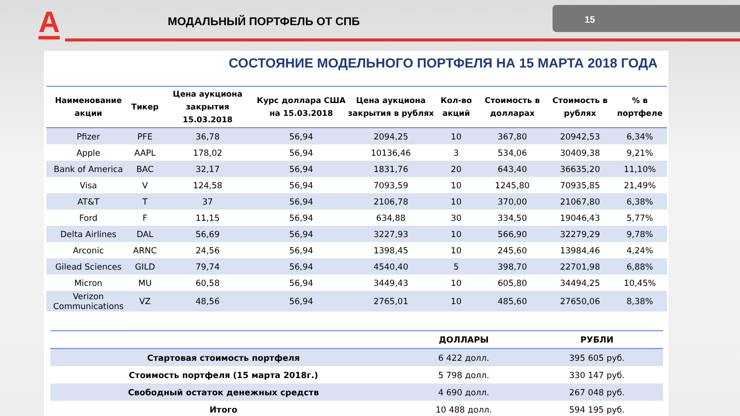A МОДАЛЬНЫЙ ПОРТФЕЛЬ ОТ СПБ
15
СОСТОЯНИЕ МОДЕЛЬНОГО ПОРТФЕЛЯ НА 15 МАРТА 2018 ГОДА
| Наименование акции | Тикер | Цена аукциона закрытия 15.03.2018 | Курс доллара США на 15.03.2018 | Цена аукциона закрытия в рублях | Кол-во акций | Стоимость в долларах | Стоимость в рублях | % в портфеле |
| --- | --- | --- | --- | --- | --- | --- | --- | --- |
| Pfizer | PFE | 36,78 | 56,94 | 2094,25 | 10 | 367,80 | 20942,53 | 6,34% |
| Apple | AAPL | 178,02 | 56,94 | 10136,46 | 3 | 534,06 | 30409,38 | 9,21% |
| Bank of America | BAC | 32,17 | 56,94 | 1831,76 | 20 | 643,40 | 36635,20 | 11,10% |
| Visa | V | 124,58 | 56,94 | 7093,59 | 10 | 1245,80 | 70935,85 | 21,49% |
| AT&T | T | 37 | 56,94 | 2106,78 | 10 | 370,00 | 21067,80 | 6,38% |
| Ford | F | 11,15 | 56,94 | 634,88 | 30 | 334,50 | 19046,43 | 5,77% |
| Delta Airlines | DAL | 56,69 | 56,94 | 3227,93 | 10 | 566,90 | 32279,29 | 9,78% |
| Arconic | ARNC | 24,56 | 56,94 | 1398,45 | 10 | 245,60 | 13984,46 | 4,24% |
| Gilead Sciences | GILD | 79,74 | 56,94 | 4540,40 | 5 | 398,70 | 22701,98 | 6,88% |
| Micron | MU | 60,58 | 56,94 | 3449,43 | 10 | 605,80 | 34494,25 | 10,45% |
| Verizon Communications | VZ | 48,56 | 56,94 | 2765,01 | 10 | 485,60 | 27650,06 | 8,38% |
| | ДОЛЛАРЫ | РУБЛИ |
| --- | --- | --- |
| Стартовая стоимость портфеля | 6 422 долл. | 395 605 руб. |
| Стоимость портфеля (15 марта 2018г.) | 5 798 долл. | 330 147 руб. |
| Свободный остаток денежных средств | 4 690 долл. | 267 048 руб. |
| Итого | 10 488 долл. | 594 195 руб. |